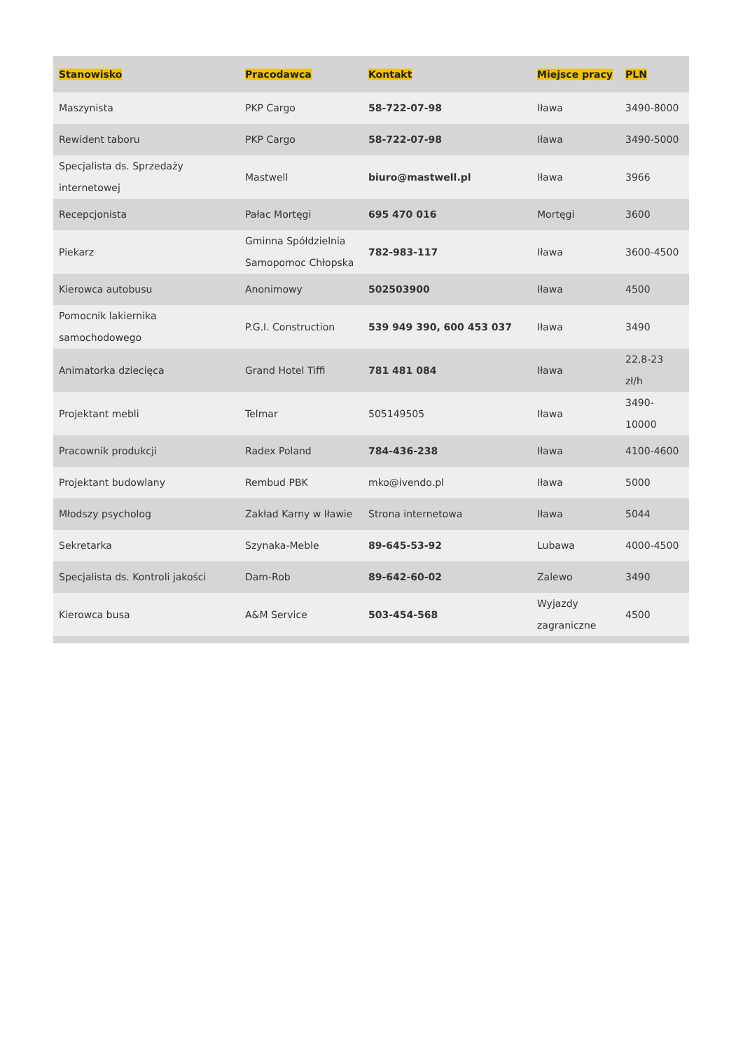| Stanowisko | Pracodawca | Kontakt | Miejsce pracy | PLN |
| --- | --- | --- | --- | --- |
| Maszynista | PKP Cargo | 58-722-07-98 | Iława | 3490-8000 |
| Rewident taboru | PKP Cargo | 58-722-07-98 | Iława | 3490-5000 |
| Specjalista ds. Sprzedaży internetowej | Mastwell | biuro@mastwell.pl | Iława | 3966 |
| Recepcjonista | Pałac Mortęgi | 695 470 016 | Mortęgi | 3600 |
| Piekarz | Gminna Spółdzielnia Samopomoc Chłopska | 782-983-117 | Iława | 3600-4500 |
| Kierowca autobusu | Anonimowy | 502503900 | Iława | 4500 |
| Pomocnik lakiernika samochodowego | P.G.I. Construction | 539 949 390, 600 453 037 | Iława | 3490 |
| Animatorka dziecięca | Grand Hotel Tiffi | 781 481 084 | Iława | 22,8-23 zł/h |
| Projektant mebli | Telmar | 505149505 | Iława | 3490-10000 |
| Pracownik produkcji | Radex Poland | 784-436-238 | Iława | 4100-4600 |
| Projektant budowlany | Rembud PBK | mko@ivendo.pl | Iława | 5000 |
| Młodszy psycholog | Zakład Karny w Iławie | Strona internetowa | Iława | 5044 |
| Sekretarka | Szynaka-Meble | 89-645-53-92 | Lubawa | 4000-4500 |
| Specjalista ds. Kontroli jakości | Dam-Rob | 89-642-60-02 | Zalewo | 3490 |
| Kierowca busa | A&M Service | 503-454-568 | Wyjazdy zagraniczne | 4500 |